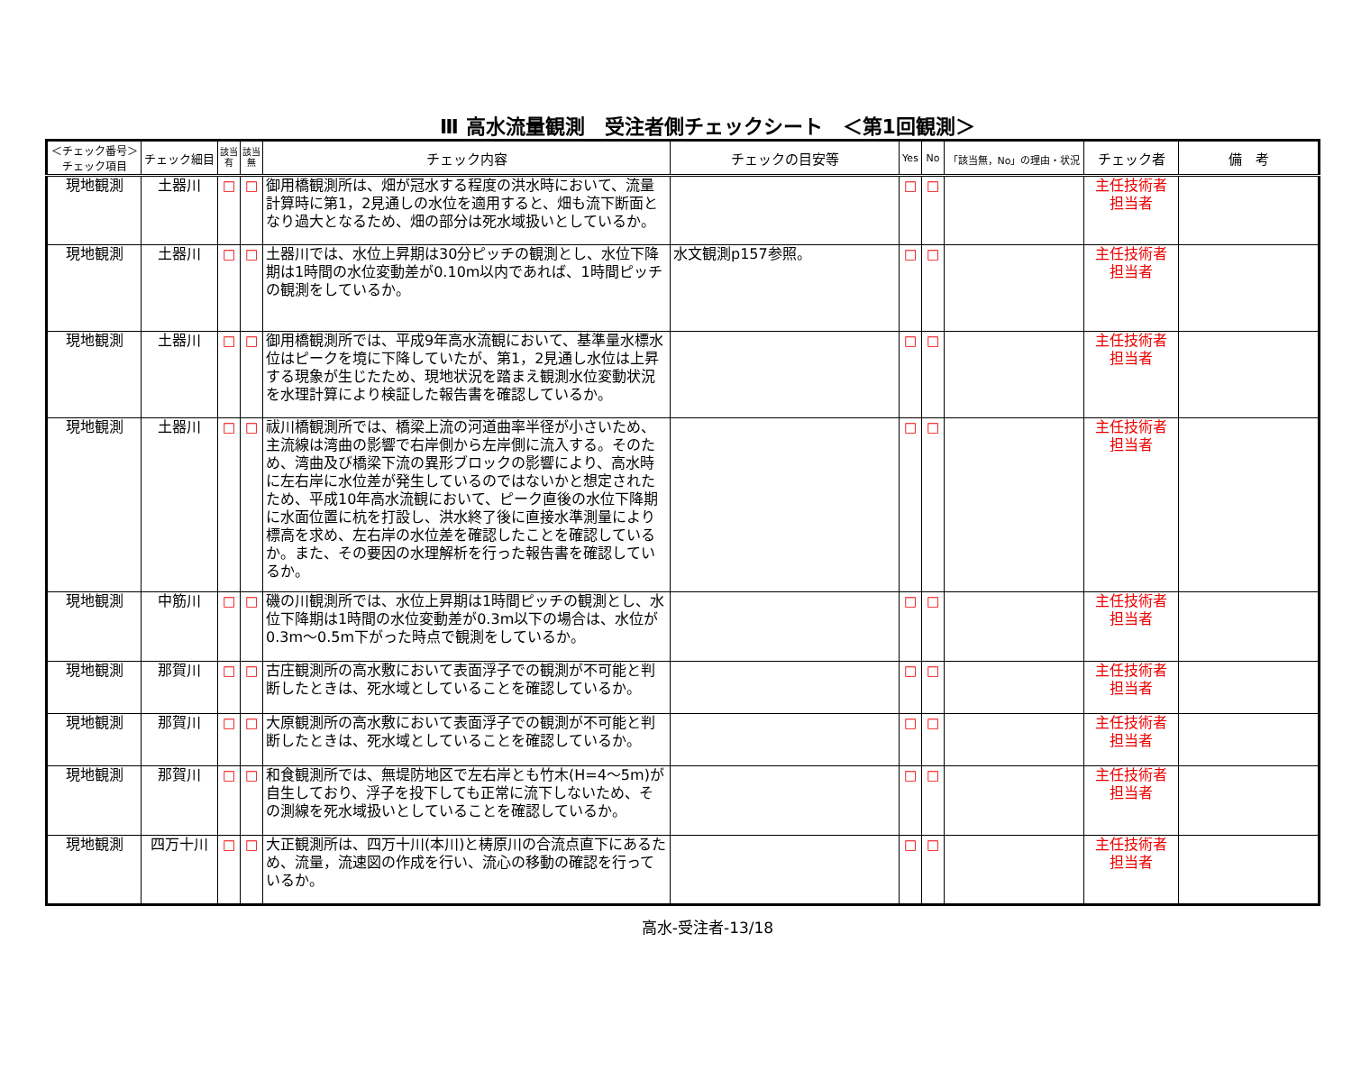Ⅲ 高水流量観測　受注者側チェックシート　＜第1回観測＞
| ＜チェック番号＞ チェック項目 | チェック細目 | 該当 有 | 該当 無 | チェック内容 | チェックの目安等 | Yes | No | 「該当無，No」の理由・状況 | チェック者 | 備 考 |
| --- | --- | --- | --- | --- | --- | --- | --- | --- | --- | --- |
| 現地観測 | 土器川 | □ | □ | 御用橋観測所は、畑が冠水する程度の洪水時において、流量計算時に第1，2見通しの水位を適用すると、畑も流下断面となり過大となるため、畑の部分は死水域扱いとしているか。 | | □ | □ | | 主任技術者 担当者 | |
| 現地観測 | 土器川 | □ | □ | 土器川では、水位上昇期は30分ピッチの観測とし、水位下降期は1時間の水位変動差が0.10m以内であれば、1時間ピッチの観測をしているか。 | 水文観測p157参照。 | □ | □ | | 主任技術者 担当者 | |
| 現地観測 | 土器川 | □ | □ | 御用橋観測所では、平成9年高水流観において、基準量水標水位はピークを境に下降していたが、第1，2見通し水位は上昇する現象が生じたため、現地状況を踏まえ観測水位変動状況を水理計算により検証した報告書を確認しているか。 | | □ | □ | | 主任技術者 担当者 | |
| 現地観測 | 土器川 | □ | □ | 祓川橋観測所では、橋梁上流の河道曲率半径が小さいため、主流線は湾曲の影響で右岸側から左岸側に流入する。そのため、湾曲及び橋梁下流の異形ブロックの影響により、高水時に左右岸に水位差が発生しているのではないかと想定されたため、平成10年高水流観において、ピーク直後の水位下降期に水面位置に杭を打設し、洪水終了後に直接水準測量により標高を求め、左右岸の水位差を確認したことを確認しているか。また、その要因の水理解析を行った報告書を確認しているか。 | | □ | □ | | 主任技術者 担当者 | |
| 現地観測 | 中筋川 | □ | □ | 磯の川観測所では、水位上昇期は1時間ピッチの観測とし、水位下降期は1時間の水位変動差が0.3m以下の場合は、水位が0.3m～0.5m下がった時点で観測をしているか。 | | □ | □ | | 主任技術者 担当者 | |
| 現地観測 | 那賀川 | □ | □ | 古庄観測所の高水敷において表面浮子での観測が不可能と判断したときは、死水域としていることを確認しているか。 | | □ | □ | | 主任技術者 担当者 | |
| 現地観測 | 那賀川 | □ | □ | 大原観測所の高水敷において表面浮子での観測が不可能と判断したときは、死水域としていることを確認しているか。 | | □ | □ | | 主任技術者 担当者 | |
| 現地観測 | 那賀川 | □ | □ | 和食観測所では、無堤防地区で左右岸とも竹木(H=4～5m)が自生しており、浮子を投下しても正常に流下しないため、その測線を死水域扱いとしていることを確認しているか。 | | □ | □ | | 主任技術者 担当者 | |
| 現地観測 | 四万十川 | □ | □ | 大正観測所は、四万十川(本川)と梼原川の合流点直下にあるため、流量，流速図の作成を行い、流心の移動の確認を行っているか。 | | □ | □ | | 主任技術者 担当者 | |
高水-受注者-13/18